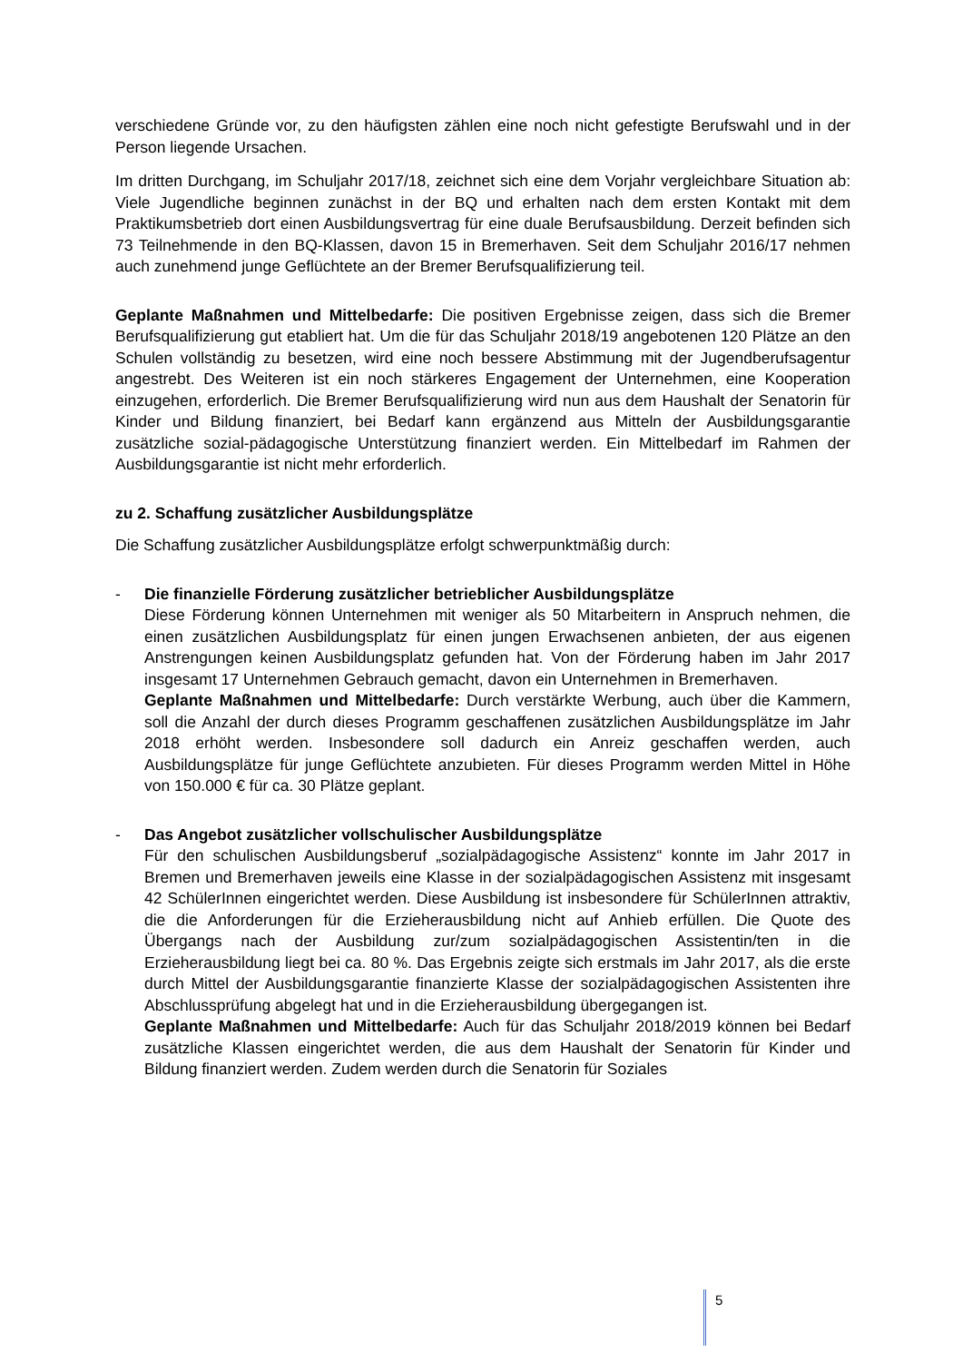verschiedene Gründe vor, zu den häufigsten zählen eine noch nicht gefestigte Berufswahl und in der Person liegende Ursachen.
Im dritten Durchgang, im Schuljahr 2017/18, zeichnet sich eine dem Vorjahr vergleichbare Situation ab: Viele Jugendliche beginnen zunächst in der BQ und erhalten nach dem ersten Kontakt mit dem Praktikumsbetrieb dort einen Ausbildungsvertrag für eine duale Berufsausbildung. Derzeit befinden sich 73 Teilnehmende in den BQ-Klassen, davon 15 in Bremerhaven. Seit dem Schuljahr 2016/17 nehmen auch zunehmend junge Geflüchtete an der Bremer Berufsqualifizierung teil.
Geplante Maßnahmen und Mittelbedarfe: Die positiven Ergebnisse zeigen, dass sich die Bremer Berufsqualifizierung gut etabliert hat. Um die für das Schuljahr 2018/19 angebotenen 120 Plätze an den Schulen vollständig zu besetzen, wird eine noch bessere Abstimmung mit der Jugendberufsagentur angestrebt. Des Weiteren ist ein noch stärkeres Engagement der Unternehmen, eine Kooperation einzugehen, erforderlich. Die Bremer Berufsqualifizierung wird nun aus dem Haushalt der Senatorin für Kinder und Bildung finanziert, bei Bedarf kann ergänzend aus Mitteln der Ausbildungsgarantie zusätzliche sozial-pädagogische Unterstützung finanziert werden. Ein Mittelbedarf im Rahmen der Ausbildungsgarantie ist nicht mehr erforderlich.
zu 2. Schaffung zusätzlicher Ausbildungsplätze
Die Schaffung zusätzlicher Ausbildungsplätze erfolgt schwerpunktmäßig durch:
- Die finanzielle Förderung zusätzlicher betrieblicher Ausbildungsplätze
Diese Förderung können Unternehmen mit weniger als 50 Mitarbeitern in Anspruch nehmen, die einen zusätzlichen Ausbildungsplatz für einen jungen Erwachsenen anbieten, der aus eigenen Anstrengungen keinen Ausbildungsplatz gefunden hat. Von der Förderung haben im Jahr 2017 insgesamt 17 Unternehmen Gebrauch gemacht, davon ein Unternehmen in Bremerhaven.
Geplante Maßnahmen und Mittelbedarfe: Durch verstärkte Werbung, auch über die Kammern, soll die Anzahl der durch dieses Programm geschaffenen zusätzlichen Ausbildungsplätze im Jahr 2018 erhöht werden. Insbesondere soll dadurch ein Anreiz geschaffen werden, auch Ausbildungsplätze für junge Geflüchtete anzubieten. Für dieses Programm werden Mittel in Höhe von 150.000 € für ca. 30 Plätze geplant.
- Das Angebot zusätzlicher vollschulischer Ausbildungsplätze
Für den schulischen Ausbildungsberuf „sozialpädagogische Assistenz“ konnte im Jahr 2017 in Bremen und Bremerhaven jeweils eine Klasse in der sozialpädagogischen Assistenz mit insgesamt 42 SchülerInnen eingerichtet werden. Diese Ausbildung ist insbesondere für SchülerInnen attraktiv, die die Anforderungen für die Erzieherausbildung nicht auf Anhieb erfüllen. Die Quote des Übergangs nach der Ausbildung zur/zum sozialpädagogischen Assistentin/ten in die Erzieherausbildung liegt bei ca. 80 %. Das Ergebnis zeigte sich erstmals im Jahr 2017, als die erste durch Mittel der Ausbildungsgarantie finanzierte Klasse der sozialpädagogischen Assistenten ihre Abschlussprüfung abgelegt hat und in die Erzieherausbildung übergegangen ist.
Geplante Maßnahmen und Mittelbedarfe: Auch für das Schuljahr 2018/2019 können bei Bedarf zusätzliche Klassen eingerichtet werden, die aus dem Haushalt der Senatorin für Kinder und Bildung finanziert werden. Zudem werden durch die Senatorin für Soziales
5